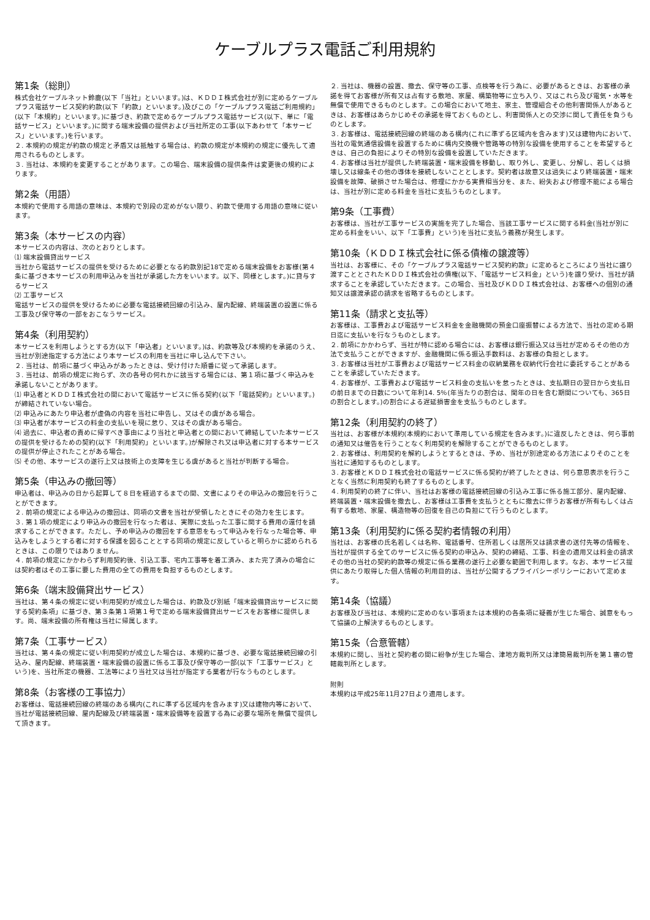ケーブルプラス電話ご利用規約
第1条（総則）
株式会社ケーブルネット鈴鹿(以下「当社」といいます。)は、ＫＤＤＩ株式会社が別に定めるケーブルプラス電話サービス契約約款(以下「約款」といいます。)及びこの「ケーブルプラス電話ご利用規約」(以下「本規約」といいます。)に基づき、約款で定めるケーブルプラス電話サービス(以下、単に「電話サービス」といいます。)に関する端末設備の提供および当社所定の工事(以下あわせて「本サービス」といいます。)を行います。
２. 本規約の規定が約款の規定と矛盾又は抵触する場合は、約款の規定が本規約の規定に優先して適用されるものとします。
３. 当社は、本規約を変更することがあります。この場合、端末設備の提供条件は変更後の規約によります。
第2条（用語）
本規約で使用する用語の意味は、本規約で別段の定めがない限り、約款で使用する用語の意味に従います。
第3条（本サービスの内容）
本サービスの内容は、次のとおりとします。
⑴ 端末設備貸出サービス
当社から電話サービスの提供を受けるために必要となる約款別記18で定める端末設備をお客様(第４条に基づき本サービスの利用申込みを当社が承諾した方をいいます。以下、同様とします。)に貸与するサービス
⑵ 工事サービス
電話サービスの提供を受けるために必要な電話接続回線の引込み、屋内配線、終端装置の設置に係る工事及び保守等の一部をおこなうサービス。
第4条（利用契約）
本サービスを利用しようとする方(以下「申込者」といいます。)は、約款等及び本規約を承諾のうえ、当社が別途指定する方法により本サービスの利用を当社に申し込んで下さい。
２. 当社は、前項に基づく申込みがあったときは、受け付けた順番に従って承諾します。
３. 当社は、前項の規定に拘らず、次の各号の何れかに該当する場合には、第１項に基づく申込みを承諾しないことがあります。
⑴ 申込者とＫＤＤＩ株式会社の間において電話サービスに係る契約(以下「電話契約」といいます。)が締結されていない場合。
⑵ 申込みにあたり申込者が虚偽の内容を当社に申告し、又はその虞がある場合。
⑶ 申込者が本サービスの料金の支払いを現に怠り、又はその虞がある場合。
⑷ 過去に、申込者の責めに帰すべき事由により当社と申込者との間において締結していた本サービスの提供を受けるための契約(以下「利用契約」といいます。)が解除され又は申込者に対する本サービスの提供が停止されたことがある場合。
⑸ その他、本サービスの遂行上又は技術上の支障を生じる虞があると当社が判断する場合。
第5条（申込みの撤回等）
申込者は、申込みの日から起算して８日を経過するまでの間、文書によりその申込みの撤回を行うことができます。
２. 前項の規定による申込みの撤回は、同項の文書を当社が受領したときにその効力を生じます。
３. 第１項の規定により申込みの撤回を行なった者は、実際に支払った工事に関する費用の還付を請求することができます。ただし、予め申込みの撤回をする意思をもって申込みを行なった場合等、申込みをしようとする者に対する保護を図ることとする同項の規定に反していると明らかに認められるときは、この限りではありません。
４. 前項の規定にかかわらず利用契約後、引込工事、宅内工事等を着工済み、また完了済みの場合には契約者はその工事に要した費用の全ての費用を負担するものとします。
第6条（端末設備貸出サービス）
当社は、第４条の規定に従い利用契約が成立した場合は、約款及び別紙「端末設備貸出サービスに関する契約条項」に基づき、第３条第１項第１号で定める端末設備貸出サービスをお客様に提供します。尚、端末設備の所有権は当社に帰属します。
第7条（工事サービス）
当社は、第４条の規定に従い利用契約が成立した場合は、本規約に基づき、必要な電話接続回線の引込み、屋内配線、終端装置・端末設備の設置に係る工事及び保守等の一部(以下「工事サービス」という)を、当社所定の機器、工法等により当社又は当社が指定する業者が行なうものとします。
第8条（お客様の工事協力）
お客様は、電話接続回線の終端のある構内(これに準ずる区域内を含みます)又は建物内等において、当社が電話接続回線、屋内配線及び終端装置・端末設備等を設置する為に必要な場所を無償で提供して頂きます。
２. 当社は、機器の設置、撤去、保守等の工事、点検等を行う為に、必要があるときは、お客様の承諾を得てお客様が所有又は占有する敷地、家屋、構築物等に立ち入り、又はこれら及び電気・水等を無償で使用できるものとします。この場合において地主、家主、管理組合その他利害関係人があるときは、お客様はあらかじめその承諾を得ておくものとし、利害関係人との交渉に関して責任を負うものとします。
３. お客様は、電話接続回線の終端のある構内(これに準ずる区域内を含みます)又は建物内において、当社の電気通信設備を設置するために構内交換機や管路等の特別な設備を使用することを希望するときは、自己の負担によりその特別な設備を設置していただきます。
４. お客様は当社が提供した終端装置・端末設備を移動し、取り外し、変更し、分解し、若しくは損壊し又は線条その他の導体を接続しないこととします。契約者は故意又は過失により終端装置・端末設備を故障、破損させた場合は、修理にかかる実費相当分を、また、紛失および修理不能による場合は、当社が別に定める料金を当社に支払うものとします。
第9条（工事費）
お客様は、当社が工事サービスの実施を完了した場合、当該工事サービスに関する料金(当社が別に定める料金をいい、以下「工事費」という)を当社に支払う義務が発生します。
第10条（ＫＤＤＩ株式会社に係る債権の譲渡等）
当社は、お客様に、その「ケーブルプラス電話サービス契約約款」に定めるところにより当社に譲り渡すこととされたＫＤＤＩ株式会社の債権(以下、「電話サービス料金」という)を譲り受け、当社が請求することを承認していただきます。この場合、当社及びＫＤＤＩ株式会社は、お客様への個別の通知又は譲渡承認の請求を省略するものとします。
第11条（請求と支払等）
お客様は、工事費および電話サービス料金を金融機関の預金口座振替による方法で、当社の定める期日迄に支払いを行なうものとします。
２. 前項にかかわらず、当社が特に認める場合には、お客様は銀行振込又は当社が定めるその他の方法で支払うことができますが、金融機関に係る振込手数料は、お客様の負担とします。
３. お客様は当社が工事費および電話サービス料金の収納業務を収納代行会社に委託することがあることを承認していただきます。
４. お客様が、工事費および電話サービス料金の支払いを怠ったときは、支払期日の翌日から支払日の前日までの日数について年利14. 5％(年当たりの割合は、閏年の日を含む期間についても、365日の割合とします。)の割合による遅延損害金を支払うものとします。
第12条（利用契約の終了）
当社は、お客様が本規約(本規約において準用している規定を含みます。)に違反したときは、何ら事前の通知又は催告を行うことなく利用契約を解除することができるものとします。
２. お客様は、利用契約を解約しようとするときは、予め、当社が別途定める方法によりそのことを当社に通知するものとします。
３. お客様とＫＤＤＩ株式会社の電話サービスに係る契約が終了したときは、何ら意思表示を行うことなく当然に利用契約も終了するものとします。
４. 利用契約の終了に伴い、当社はお客様の電話接続回線の引込み工事に係る施工部分、屋内配線、終端装置・端末設備を撤去し、お客様は工事費を支払うとともに撤去に伴うお客様が所有もしくは占有する敷地、家屋、構造物等の回復を自己の負担にて行うものとします。
第13条（利用契約に係る契約者情報の利用）
当社は、お客様の氏名若しくは名称、電話番号、住所若しくは居所又は請求書の送付先等の情報を、当社が提供する全てのサービスに係る契約の申込み、契約の締結、工事、料金の適用又は料金の請求その他の当社の契約約款等の規定に係る業務の遂行上必要な範囲で利用します。なお、本サービス提供にあたり取得した個人情報の利用目的は、当社が公開するプライバシーポリシーにおいて定めます。
第14条（協議）
お客様及び当社は、本規約に定めのない事項または本規約の各条項に疑義が生じた場合、誠意をもって協議の上解決するものとします。
第15条（合意管轄）
本規約に関し、当社と契約者の間に紛争が生じた場合、津地方裁判所又は津簡易裁判所を第１審の管轄裁判所とします。
附則
本規約は平成25年11月27日より適用します。